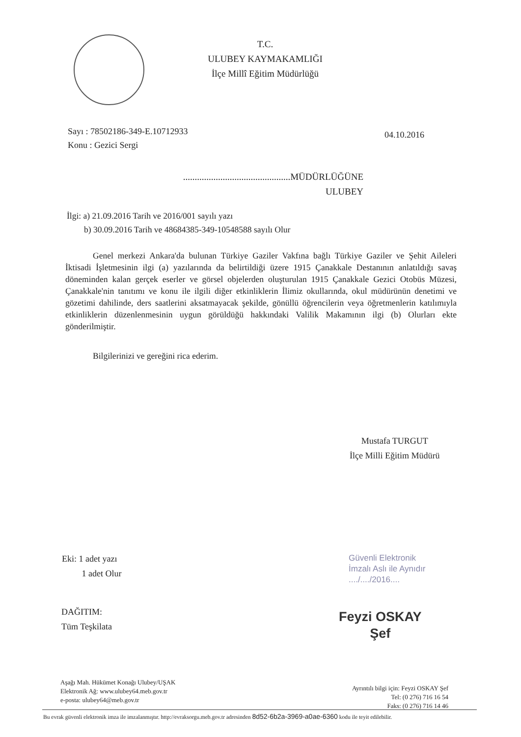T.C.
ULUBEY KAYMAKAMLIĞI
İlçe Millî Eğitim Müdürlüğü
Sayı : 78502186-349-E.10712933
Konu : Gezici Sergi
04.10.2016
..............................................MÜDÜRLÜĞÜNE
ULUBEY
İlgi: a) 21.09.2016 Tarih ve 2016/001 sayılı yazı
b) 30.09.2016 Tarih ve 48684385-349-10548588 sayılı Olur
Genel merkezi Ankara'da bulunan Türkiye Gaziler Vakfına bağlı Türkiye Gaziler ve Şehit Aileleri İktisadi İşletmesinin ilgi (a) yazılarında da belirtildiği üzere 1915 Çanakkale Destanının anlatıldığı savaş döneminden kalan gerçek eserler ve görsel objelerden oluşturulan 1915 Çanakkale Gezici Otobüs Müzesi, Çanakkale'nin tanıtımı ve konu ile ilgili diğer etkinliklerin İlimiz okullarında, okul müdürünün denetimi ve gözetimi dahilinde, ders saatlerini aksatmayacak şekilde, gönüllü öğrencilerin veya öğretmenlerin katılımıyla etkinliklerin düzenlenmesinin uygun görüldüğü hakkındaki Valilik Makamının ilgi (b) Olurları ekte gönderilmiştir.
Bilgilerinizi ve gereğini rica ederim.
Mustafa TURGUT
İlçe Milli Eğitim Müdürü
Eki: 1 adet yazı
1 adet Olur
Güvenli Elektronik
İmzalı Aslı ile Aynıdır
..../..../2016....
Feyzi OSKAY
Şef
DAĞITIM:
Tüm Teşkilata
Aşağı Mah. Hükümet Konağı Ulubey/UŞAK
Elektronik Ağ: www.ulubey64.meb.gov.tr
e-posta: ulubey64@meb.gov.tr
Ayrıntılı bilgi için: Feyzi OSKAY Şef
Tel: (0 276) 716 16 54
Faks: (0 276) 716 14 46
Bu evrak güvenli elektronik imza ile imzalanmıştır. http://evraksorgu.meb.gov.tr adresinden 8d52-6b2a-3969-a0ae-6360 kodu ile teyit edilebilir.